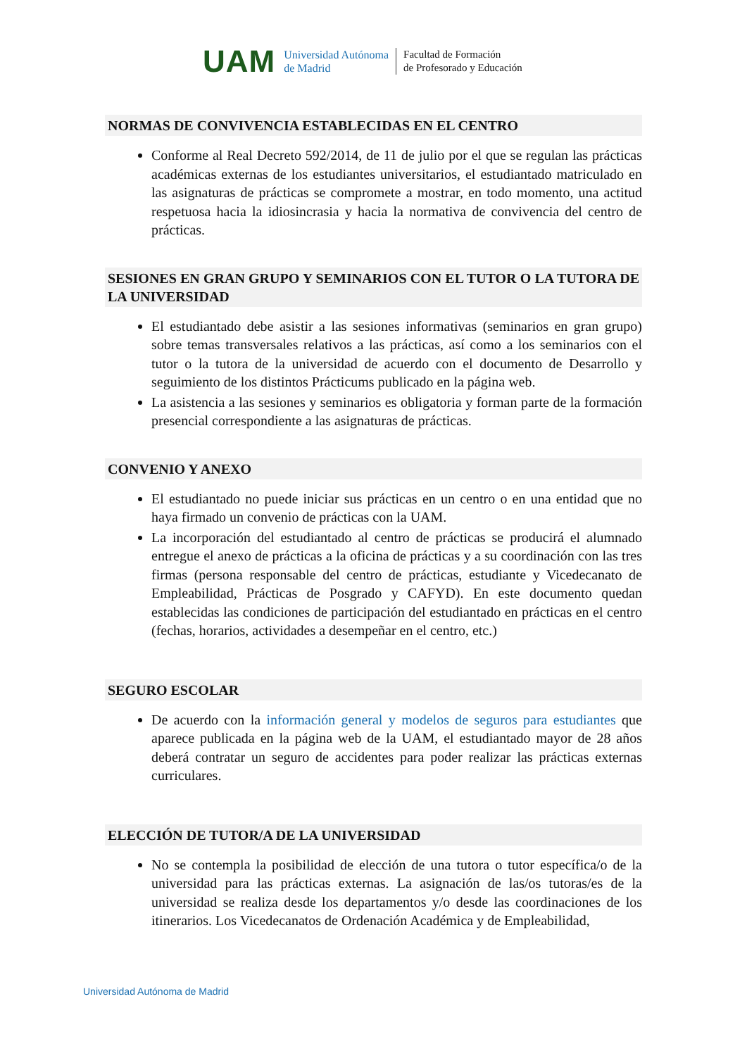UAM
Universidad Autónoma
de Madrid
Facultad de Formación
de Profesorado y Educación
NORMAS DE CONVIVENCIA ESTABLECIDAS EN EL CENTRO
Conforme al Real Decreto 592/2014, de 11 de julio por el que se regulan las prácticas académicas externas de los estudiantes universitarios, el estudiantado matriculado en las asignaturas de prácticas se compromete a mostrar, en todo momento, una actitud respetuosa hacia la idiosincrasia y hacia la normativa de convivencia del centro de prácticas.
SESIONES EN GRAN GRUPO Y SEMINARIOS CON EL TUTOR O LA TUTORA DE LA UNIVERSIDAD
El estudiantado debe asistir a las sesiones informativas (seminarios en gran grupo) sobre temas transversales relativos a las prácticas, así como a los seminarios con el tutor o la tutora de la universidad de acuerdo con el documento de Desarrollo y seguimiento de los distintos Prácticums publicado en la página web.
La asistencia a las sesiones y seminarios es obligatoria y forman parte de la formación presencial correspondiente a las asignaturas de prácticas.
CONVENIO Y ANEXO
El estudiantado no puede iniciar sus prácticas en un centro o en una entidad que no haya firmado un convenio de prácticas con la UAM.
La incorporación del estudiantado al centro de prácticas se producirá el alumnado entregue el anexo de prácticas a la oficina de prácticas y a su coordinación con las tres firmas (persona responsable del centro de prácticas, estudiante y Vicedecanato de Empleabilidad, Prácticas de Posgrado y CAFYD). En este documento quedan establecidas las condiciones de participación del estudiantado en prácticas en el centro (fechas, horarios, actividades a desempeñar en el centro, etc.)
SEGURO ESCOLAR
De acuerdo con la información general y modelos de seguros para estudiantes que aparece publicada en la página web de la UAM, el estudiantado mayor de 28 años deberá contratar un seguro de accidentes para poder realizar las prácticas externas curriculares.
ELECCIÓN DE TUTOR/A DE LA UNIVERSIDAD
No se contempla la posibilidad de elección de una tutora o tutor específica/o de la universidad para las prácticas externas. La asignación de las/os tutoras/es de la universidad se realiza desde los departamentos y/o desde las coordinaciones de los itinerarios. Los Vicedecanatos de Ordenación Académica y de Empleabilidad,
Universidad Autónoma de Madrid